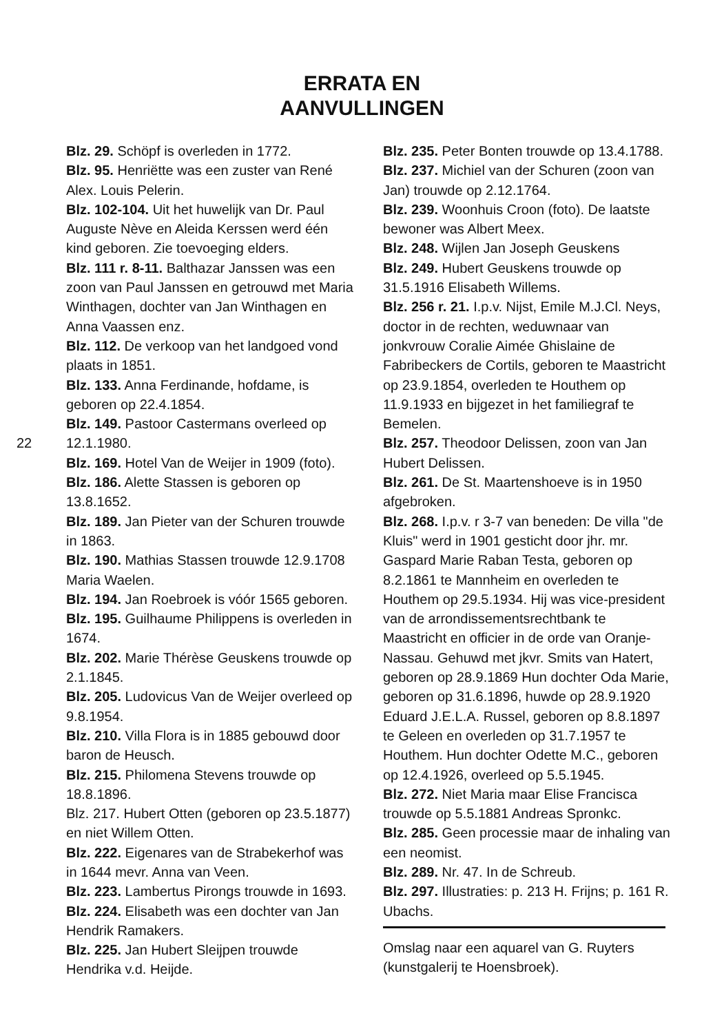ERRATA EN
AANVULLINGEN
Blz. 29. Schöpf is overleden in 1772.
Blz. 95. Henriëtte was een zuster van René Alex. Louis Pelerin.
Blz. 102-104. Uit het huwelijk van Dr. Paul Auguste Nève en Aleida Kerssen werd één kind geboren. Zie toevoeging elders.
Blz. 111 r. 8-11. Balthazar Janssen was een zoon van Paul Janssen en getrouwd met Maria Winthagen, dochter van Jan Winthagen en Anna Vaassen enz.
Blz. 112. De verkoop van het landgoed vond plaats in 1851.
Blz. 133. Anna Ferdinande, hofdame, is geboren op 22.4.1854.
Blz. 149. Pastoor Castermans overleed op 22 12.1.1980.
Blz. 169. Hotel Van de Weijer in 1909 (foto).
Blz. 186. Alette Stassen is geboren op 13.8.1652.
Blz. 189. Jan Pieter van der Schuren trouwde in 1863.
Blz. 190. Mathias Stassen trouwde 12.9.1708 Maria Waelen.
Blz. 194. Jan Roebroek is vóór 1565 geboren.
Blz. 195. Guilhaume Philippens is overleden in 1674.
Blz. 202. Marie Thérèse Geuskens trouwde op 2.1.1845.
Blz. 205. Ludovicus Van de Weijer overleed op 9.8.1954.
Blz. 210. Villa Flora is in 1885 gebouwd door baron de Heusch.
Blz. 215. Philomena Stevens trouwde op 18.8.1896.
Blz. 217. Hubert Otten (geboren op 23.5.1877) en niet Willem Otten.
Blz. 222. Eigenares van de Strabekerhof was in 1644 mevr. Anna van Veen.
Blz. 223. Lambertus Pirongs trouwde in 1693.
Blz. 224. Elisabeth was een dochter van Jan Hendrik Ramakers.
Blz. 225. Jan Hubert Sleijpen trouwde Hendrika v.d. Heijde.
Blz. 235. Peter Bonten trouwde op 13.4.1788.
Blz. 237. Michiel van der Schuren (zoon van Jan) trouwde op 2.12.1764.
Blz. 239. Woonhuis Croon (foto). De laatste bewoner was Albert Meex.
Blz. 248. Wijlen Jan Joseph Geuskens
Blz. 249. Hubert Geuskens trouwde op 31.5.1916 Elisabeth Willems.
Blz. 256 r. 21. I.p.v. Nijst, Emile M.J.Cl. Neys, doctor in de rechten, weduwnaar van jonkvrouw Coralie Aimée Ghislaine de Fabribeckers de Cortils, geboren te Maastricht op 23.9.1854, overleden te Houthem op 11.9.1933 en bijgezet in het familiegraf te Bemelen.
Blz. 257. Theodoor Delissen, zoon van Jan Hubert Delissen.
Blz. 261. De St. Maartenshoeve is in 1950 afgebroken.
Blz. 268. I.p.v. r 3-7 van beneden: De villa "de Kluis" werd in 1901 gesticht door jhr. mr. Gaspard Marie Raban Testa, geboren op 8.2.1861 te Mannheim en overleden te Houthem op 29.5.1934. Hij was vice-president van de arrondissementsrechtbank te Maastricht en officier in de orde van Oranje-Nassau. Gehuwd met jkvr. Smits van Hatert, geboren op 28.9.1869 Hun dochter Oda Marie, geboren op 31.6.1896, huwde op 28.9.1920 Eduard J.E.L.A. Russel, geboren op 8.8.1897 te Geleen en overleden op 31.7.1957 te Houthem. Hun dochter Odette M.C., geboren op 12.4.1926, overleed op 5.5.1945.
Blz. 272. Niet Maria maar Elise Francisca trouwde op 5.5.1881 Andreas Spronkc.
Blz. 285. Geen processie maar de inhaling van een neomist.
Blz. 289. Nr. 47. In de Schreub.
Blz. 297. Illustraties: p. 213 H. Frijns; p. 161 R. Ubachs.
Omslag naar een aquarel van G. Ruyters (kunstgalerij te Hoensbroek).